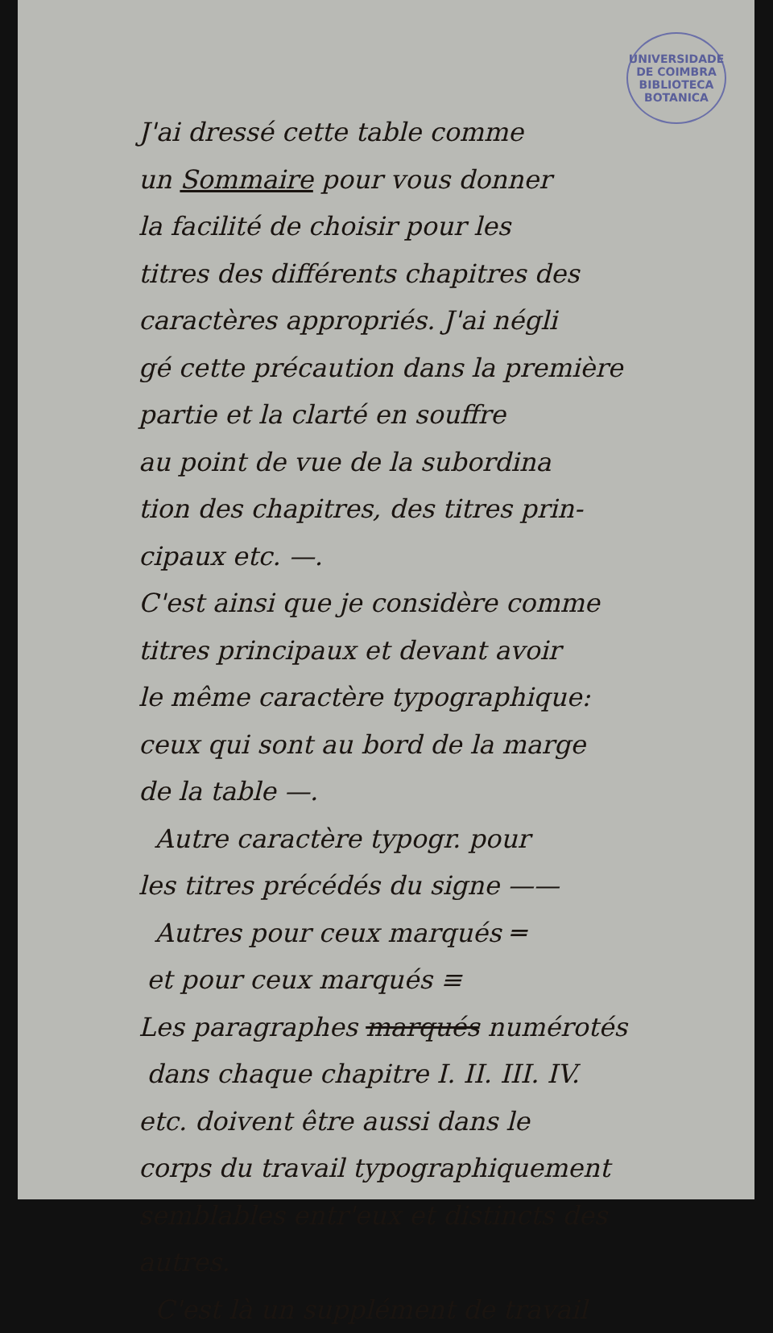UNIVERSIDADE DE COIMBRA
BIBLIOTECA
BOTANICA
J'ai dressé cette table comme
un Sommaire pour vous donner
la facilité de choisir pour les
titres des différents chapitres des
caractères appropriés. J'ai négli
gé cette précaution dans la première
partie et la clarté en souffre
au point de vue de la subordina
tion des chapitres, des titres prin-
cipaux etc. —.
C'est ainsi que je considère comme
titres principaux et devant avoir
le même caractère typographique:
ceux qui sont au bord de la marge
de la table —.
Autre caractère typogr. pour
les titres précédés du signe ——
Autres pour ceux marqués ═
et pour ceux marqués ≡
Les paragraphes marqués numérotés
dans chaque chapitre I. II. III. IV.
etc. doivent être aussi dans le
corps du travail typographiquement
semblables entr'eux et distincts des
autres.
C'est là un supplément de travail